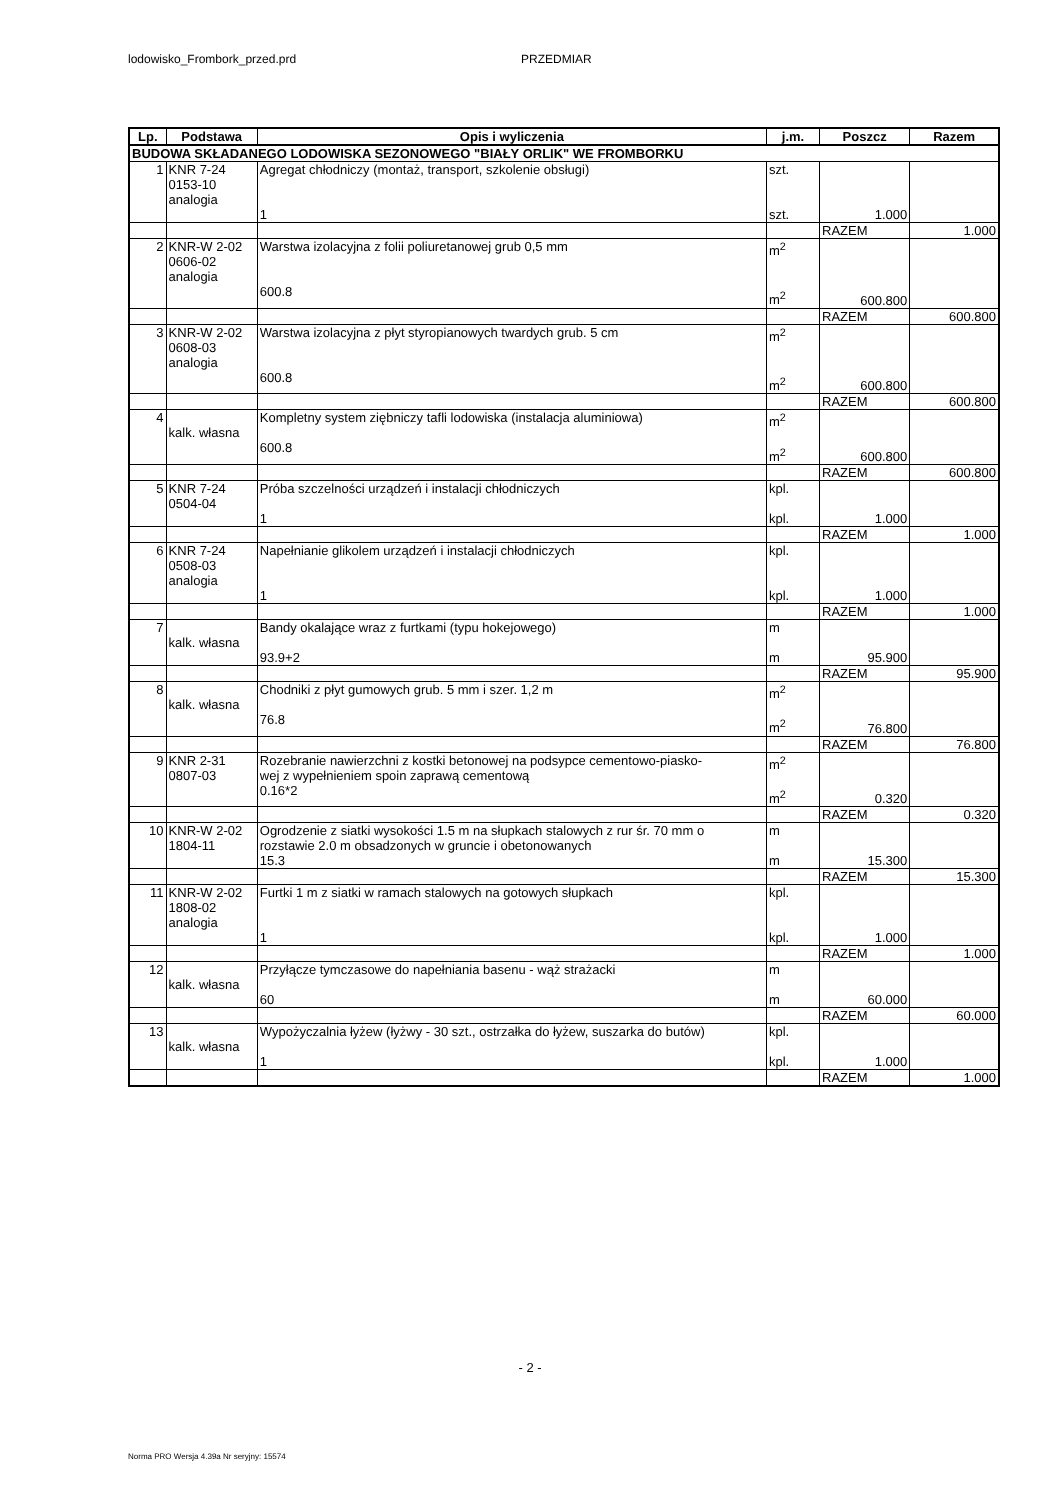lodowisko_Frombork_przed.prd PRZEDMIAR
| Lp. | Podstawa | Opis i wyliczenia | j.m. | Poszcz | Razem |
| --- | --- | --- | --- | --- | --- |
| BUDOWA SKŁADANEGO LODOWISKA SEZONOWEGO "BIAŁY ORLIK" WE FROMBORKU | | | | | |
| 1 | KNR 7-24 0153-10 analogia | Agregat chłodniczy (montaż, transport, szkolenie obsługi) 1 | szt. szt. | 1.000 | |
| | | | | RAZEM | 1.000 |
| 2 | KNR-W 2-02 0606-02 analogia | Warstwa izolacyjna z folii poliuretanowej grub 0,5 mm 600.8 | m<sup>2</sup> m<sup>2</sup> | 600.800 | |
| | | | | RAZEM | 600.800 |
| 3 | KNR-W 2-02 0608-03 analogia | Warstwa izolacyjna z płyt styropianowych twardych grub. 5 cm 600.8 | m<sup>2</sup> m<sup>2</sup> | 600.800 | |
| | | | | RAZEM | 600.800 |
| 4 | kalk. własna | Kompletny system ziębniczy tafli lodowiska (instalacja aluminiowa) 600.8 | m<sup>2</sup> m<sup>2</sup> | 600.800 | |
| | | | | RAZEM | 600.800 |
| 5 | KNR 7-24 0504-04 | Próba szczelności urządzeń i instalacji chłodniczych 1 | kpl. kpl. | 1.000 | |
| | | | | RAZEM | 1.000 |
| 6 | KNR 7-24 0508-03 analogia | Napełnianie glikolem urządzeń i instalacji chłodniczych 1 | kpl. kpl. | 1.000 | |
| | | | | RAZEM | 1.000 |
| 7 | kalk. własna | Bandy okalające wraz z furtkami (typu hokejowego) 93.9+2 | m m | 95.900 | |
| | | | | RAZEM | 95.900 |
| 8 | kalk. własna | Chodniki z płyt gumowych grub. 5 mm i szer. 1,2 m 76.8 | m<sup>2</sup> m<sup>2</sup> | 76.800 | |
| | | | | RAZEM | 76.800 |
| 9 | KNR 2-31 0807-03 | Rozebranie nawierzchni z kostki betonowej na podsypce cementowo-piasko- wej z wypełnieniem spoin zaprawą cementową 0.16*2 | m<sup>2</sup> m<sup>2</sup> | 0.320 | |
| | | | | RAZEM | 0.320 |
| 10 | KNR-W 2-02 1804-11 | Ogrodzenie z siatki wysokości 1.5 m na słupkach stalowych z rur śr. 70 mm o rozstawie 2.0 m obsadzonych w gruncie i obetonowanych 15.3 | m m | 15.300 | |
| | | | | RAZEM | 15.300 |
| 11 | KNR-W 2-02 1808-02 analogia | Furtki 1 m z siatki w ramach stalowych na gotowych słupkach 1 | kpl. kpl. | 1.000 | |
| | | | | RAZEM | 1.000 |
| 12 | kalk. własna | Przyłącze tymczasowe do napełniania basenu - wąż strażacki 60 | m m | 60.000 | |
| | | | | RAZEM | 60.000 |
| 13 | kalk. własna | Wypożyczalnia łyżew (łyżwy - 30 szt., ostrzałka do łyżew, suszarka do butów) 1 | kpl. kpl. | 1.000 | |
| | | | | RAZEM | 1.000 |
- 2 -
Norma PRO Wersja 4.39a Nr seryjny: 15574